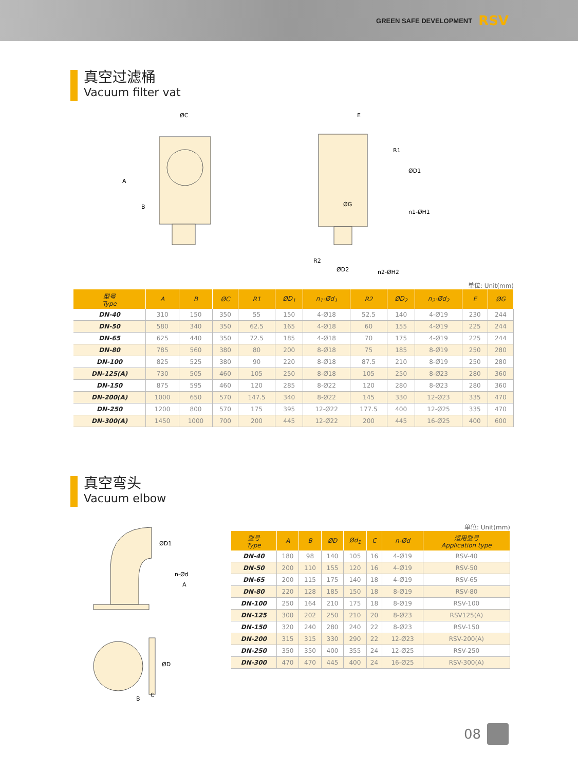GREEN SAFE DEVELOPMENT RSV
真空过滤桶
Vacuum filter vat
ØC
A
B
E
ØG
ØD1
n1-ØH1
ØD2
n2-ØH2
R2
R1
单位: Unit(mm)
| 型号 Type | A | B | ØC | R1 | ØD<sub>1</sub> | n<sub>1</sub>-Ød<sub>1</sub> | R2 | ØD<sub>2</sub> | n<sub>2</sub>-Ød<sub>2</sub> | E | ØG |
| --- | --- | --- | --- | --- | --- | --- | --- | --- | --- | --- | --- |
| DN-40 | 310 | 150 | 350 | 55 | 150 | 4-Ø18 | 52.5 | 140 | 4-Ø19 | 230 | 244 |
| DN-50 | 580 | 340 | 350 | 62.5 | 165 | 4-Ø18 | 60 | 155 | 4-Ø19 | 225 | 244 |
| DN-65 | 625 | 440 | 350 | 72.5 | 185 | 4-Ø18 | 70 | 175 | 4-Ø19 | 225 | 244 |
| DN-80 | 785 | 560 | 380 | 80 | 200 | 8-Ø18 | 75 | 185 | 8-Ø19 | 250 | 280 |
| DN-100 | 825 | 525 | 380 | 90 | 220 | 8-Ø18 | 87.5 | 210 | 8-Ø19 | 250 | 280 |
| DN-125(A) | 730 | 505 | 460 | 105 | 250 | 8-Ø18 | 105 | 250 | 8-Ø23 | 280 | 360 |
| DN-150 | 875 | 595 | 460 | 120 | 285 | 8-Ø22 | 120 | 280 | 8-Ø23 | 280 | 360 |
| DN-200(A) | 1000 | 650 | 570 | 147.5 | 340 | 8-Ø22 | 145 | 330 | 12-Ø23 | 335 | 470 |
| DN-250 | 1200 | 800 | 570 | 175 | 395 | 12-Ø22 | 177.5 | 400 | 12-Ø25 | 335 | 470 |
| DN-300(A) | 1450 | 1000 | 700 | 200 | 445 | 12-Ø22 | 200 | 445 | 16-Ø25 | 400 | 600 |
真空弯头
Vacuum elbow
ØD1
n-Ød
A
ØD
B
C
单位: Unit(mm)
| 型号 Type | A | B | ØD | Ød<sub>1</sub> | C | n-Ød | 适用型号 Application type |
| --- | --- | --- | --- | --- | --- | --- | --- |
| DN-40 | 180 | 98 | 140 | 105 | 16 | 4-Ø19 | RSV-40 |
| DN-50 | 200 | 110 | 155 | 120 | 16 | 4-Ø19 | RSV-50 |
| DN-65 | 200 | 115 | 175 | 140 | 18 | 4-Ø19 | RSV-65 |
| DN-80 | 220 | 128 | 185 | 150 | 18 | 8-Ø19 | RSV-80 |
| DN-100 | 250 | 164 | 210 | 175 | 18 | 8-Ø19 | RSV-100 |
| DN-125 | 300 | 202 | 250 | 210 | 20 | 8-Ø23 | RSV125(A) |
| DN-150 | 320 | 240 | 280 | 240 | 22 | 8-Ø23 | RSV-150 |
| DN-200 | 315 | 315 | 330 | 290 | 22 | 12-Ø23 | RSV-200(A) |
| DN-250 | 350 | 350 | 400 | 355 | 24 | 12-Ø25 | RSV-250 |
| DN-300 | 470 | 470 | 445 | 400 | 24 | 16-Ø25 | RSV-300(A) |
08